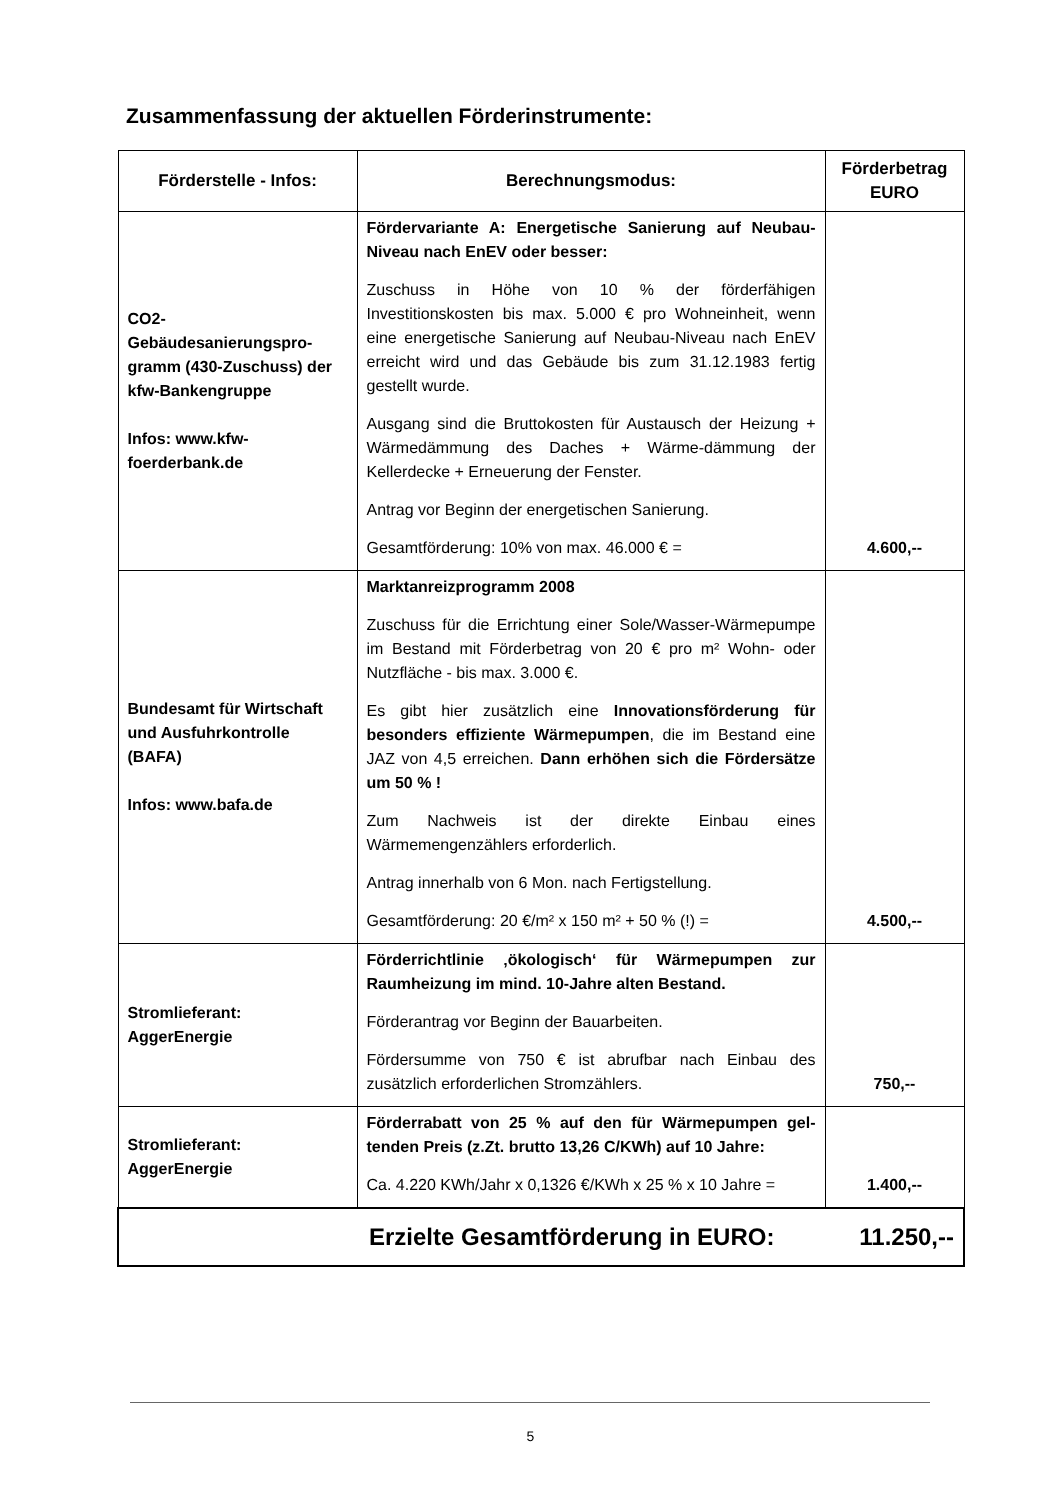Zusammenfassung der aktuellen Förderinstrumente:
| Förderstelle - Infos: | Berechnungsmodus: | Förderbetrag EURO |
| --- | --- | --- |
| CO2-Gebäudesanierungspro-gramm (430-Zuschuss) der kfw-Bankengruppe Infos: www.kfw-foerderbank.de | Fördervariante A: Energetische Sanierung auf Neubau-Niveau nach EnEV oder besser: Zuschuss in Höhe von 10 % der förderfähigen Investitionskosten bis max. 5.000 € pro Wohneinheit, wenn eine energetische Sanierung auf Neubau-Niveau nach EnEV erreicht wird und das Gebäude bis zum 31.12.1983 fertig gestellt wurde. Ausgang sind die Bruttokosten für Austausch der Heizung + Wärmedämmung des Daches + Wärme-dämmung der Kellerdecke + Erneuerung der Fenster. Antrag vor Beginn der energetischen Sanierung. Gesamtförderung: 10% von max. 46.000 € = | 4.600,-- |
| Bundesamt für Wirtschaft und Ausfuhrkontrolle (BAFA) Infos: www.bafa.de | Marktanreizprogramm 2008 Zuschuss für die Errichtung einer Sole/Wasser-Wärmepumpe im Bestand mit Förderbetrag von 20 € pro m² Wohn- oder Nutzfläche - bis max. 3.000 €. Es gibt hier zusätzlich eine Innovationsförderung für besonders effiziente Wärmepumpen , die im Bestand eine JAZ von 4,5 erreichen. Dann erhöhen sich die Fördersätze um 50 % ! Zum Nachweis ist der direkte Einbau eines Wärmemengenzählers erforderlich. Antrag innerhalb von 6 Mon. nach Fertigstellung. Gesamtförderung: 20 €/m² x 150 m² + 50 % (!) = | 4.500,-- |
| Stromlieferant: AggerEnergie | Förderrichtlinie ‚ökologisch‘ für Wärmepumpen zur Raumheizung im mind. 10-Jahre alten Bestand. Förderantrag vor Beginn der Bauarbeiten. Fördersumme von 750 € ist abrufbar nach Einbau des zusätzlich erforderlichen Stromzählers. | 750,-- |
| Stromlieferant: AggerEnergie | Förderrabatt von 25 % auf den für Wärmepumpen gel-tenden Preis (z.Zt. brutto 13,26 C/KWh) auf 10 Jahre: Ca. 4.220 KWh/Jahr x 0,1326 €/KWh x 25 % x 10 Jahre = | 1.400,-- |
| Erzielte Gesamtförderung in EURO: 11.250,-- | | |
5